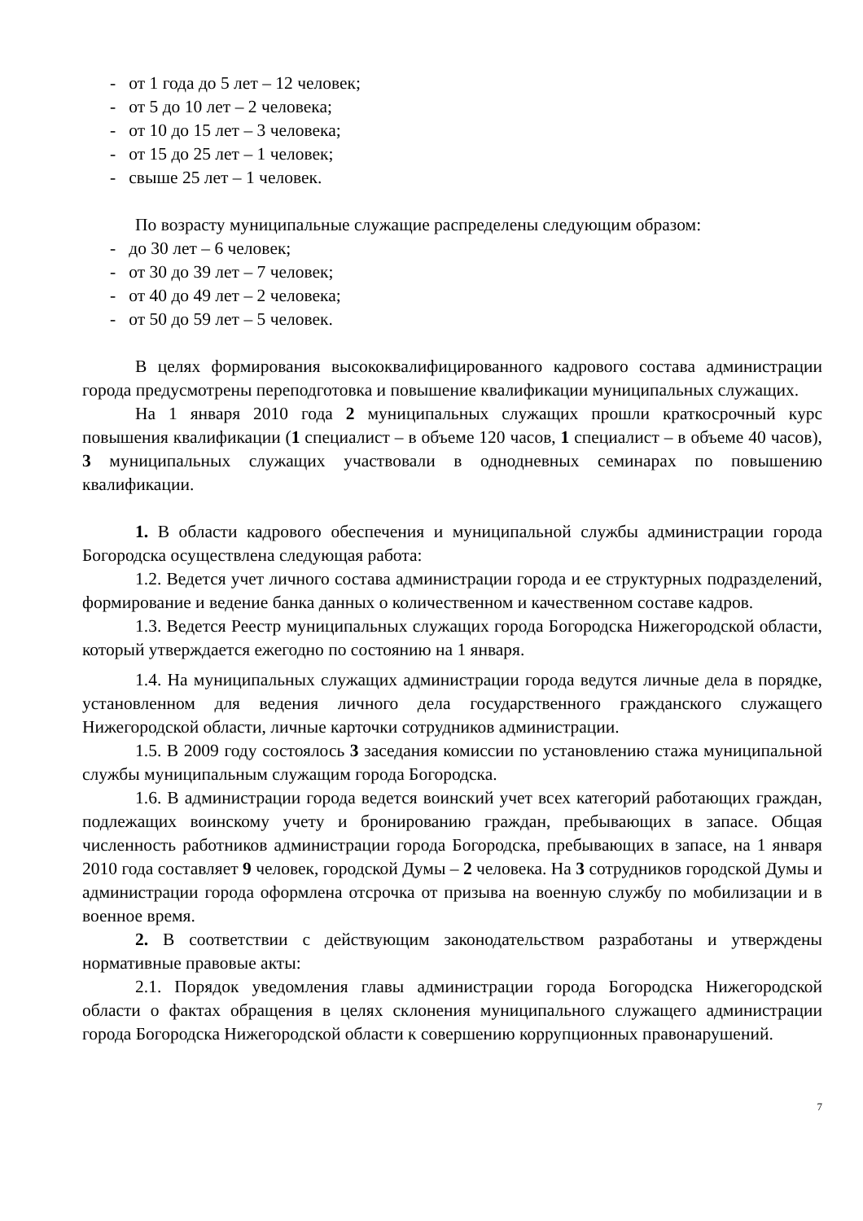- от 1 года до 5 лет – 12 человек;
- от 5 до 10 лет – 2 человека;
- от 10 до 15 лет – 3 человека;
- от 15 до 25 лет – 1 человек;
- свыше 25 лет – 1 человек.
По возрасту муниципальные служащие распределены следующим образом:
- до 30 лет – 6 человек;
- от 30 до 39 лет – 7 человек;
- от 40 до 49 лет – 2 человека;
- от 50 до 59 лет – 5 человек.
В целях формирования высококвалифицированного кадрового состава администрации города предусмотрены переподготовка и повышение квалификации муниципальных служащих.
На 1 января 2010 года 2 муниципальных служащих прошли краткосрочный курс повышения квалификации (1 специалист – в объеме 120 часов, 1 специалист – в объеме 40 часов), 3 муниципальных служащих участвовали в однодневных семинарах по повышению квалификации.
1. В области кадрового обеспечения и муниципальной службы администрации города Богородска осуществлена следующая работа:
1.2. Ведется учет личного состава администрации города и ее структурных подразделений, формирование и ведение банка данных о количественном и качественном составе кадров.
1.3. Ведется Реестр муниципальных служащих города Богородска Нижегородской области, который утверждается ежегодно по состоянию на 1 января.
1.4. На муниципальных служащих администрации города ведутся личные дела в порядке, установленном для ведения личного дела государственного гражданского служащего Нижегородской области, личные карточки сотрудников администрации.
1.5. В 2009 году состоялось 3 заседания комиссии по установлению стажа муниципальной службы муниципальным служащим города Богородска.
1.6. В администрации города ведется воинский учет всех категорий работающих граждан, подлежащих воинскому учету и бронированию граждан, пребывающих в запасе. Общая численность работников администрации города Богородска, пребывающих в запасе, на 1 января 2010 года составляет 9 человек, городской Думы – 2 человека. На 3 сотрудников городской Думы и администрации города оформлена отсрочка от призыва на военную службу по мобилизации и в военное время.
2. В соответствии с действующим законодательством разработаны и утверждены нормативные правовые акты:
2.1. Порядок уведомления главы администрации города Богородска Нижегородской области о фактах обращения в целях склонения муниципального служащего администрации города Богородска Нижегородской области к совершению коррупционных правонарушений.
7